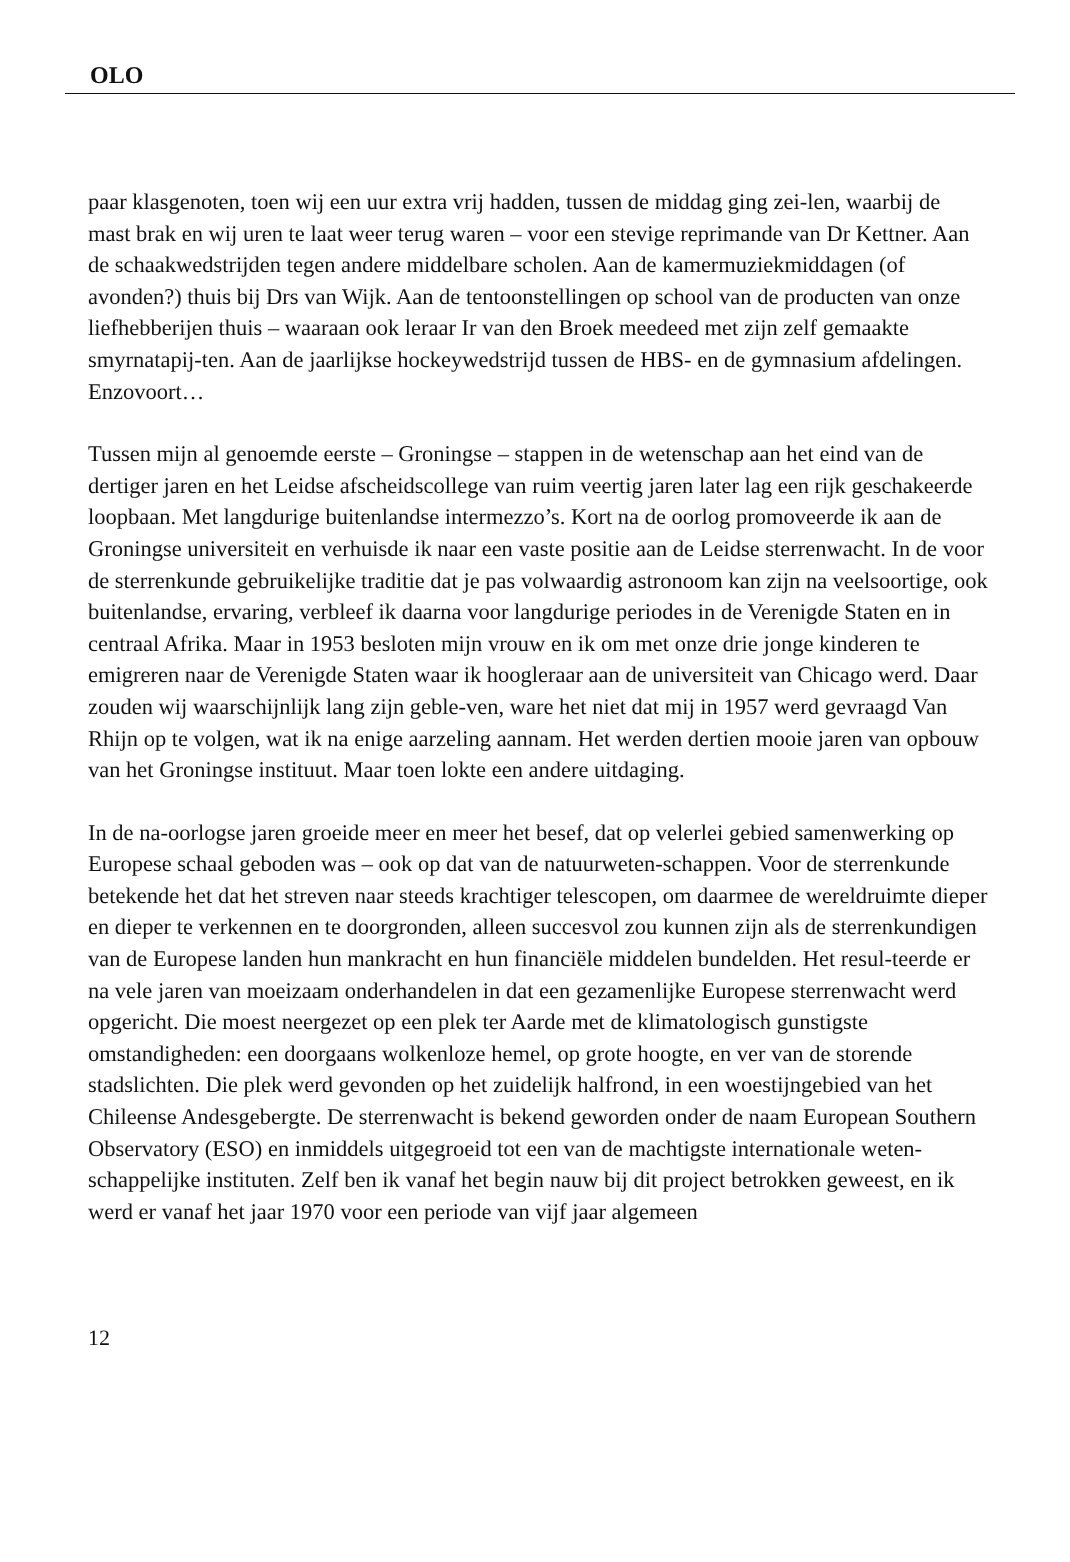OLO
paar klasgenoten, toen wij een uur extra vrij hadden, tussen de middag ging zei-len, waarbij de mast brak en wij uren te laat weer terug waren – voor een stevige reprimande van Dr Kettner. Aan de schaakwedstrijden tegen andere middelbare scholen. Aan de kamermuziekmiddagen (of avonden?) thuis bij Drs van Wijk. Aan de tentoonstellingen op school van de producten van onze liefhebberijen thuis – waaraan ook leraar Ir van den Broek meedeed met zijn zelf gemaakte smyrnatapij-ten. Aan de jaarlijkse hockeywedstrijd tussen de HBS- en de gymnasium afdelingen. Enzovoort…
Tussen mijn al genoemde eerste – Groningse – stappen in de wetenschap aan het eind van de dertiger jaren en het Leidse afscheidscollege van ruim veertig jaren later lag een rijk geschakeerde loopbaan. Met langdurige buitenlandse intermezzo’s. Kort na de oorlog promoveerde ik aan de Groningse universiteit en verhuisde ik naar een vaste positie aan de Leidse sterrenwacht. In de voor de sterrenkunde gebruikelijke traditie dat je pas volwaardig astronoom kan zijn na veelsoortige, ook buitenlandse, ervaring, verbleef ik daarna voor langdurige periodes in de Verenigde Staten en in centraal Afrika. Maar in 1953 besloten mijn vrouw en ik om met onze drie jonge kinderen te emigreren naar de Verenigde Staten waar ik hoogleraar aan de universiteit van Chicago werd. Daar zouden wij waarschijnlijk lang zijn geble-ven, ware het niet dat mij in 1957 werd gevraagd Van Rhijn op te volgen, wat ik na enige aarzeling aannam. Het werden dertien mooie jaren van opbouw van het Groningse instituut. Maar toen lokte een andere uitdaging.
In de na-oorlogse jaren groeide meer en meer het besef, dat op velerlei gebied samenwerking op Europese schaal geboden was – ook op dat van de natuurweten-schappen. Voor de sterrenkunde betekende het dat het streven naar steeds krachtiger telescopen, om daarmee de wereldruimte dieper en dieper te verkennen en te doorgronden, alleen succesvol zou kunnen zijn als de sterrenkundigen van de Europese landen hun mankracht en hun financiële middelen bundelden. Het resul-teerde er na vele jaren van moeizaam onderhandelen in dat een gezamenlijke Europese sterrenwacht werd opgericht. Die moest neergezet op een plek ter Aarde met de klimatologisch gunstigste omstandigheden: een doorgaans wolkenloze hemel, op grote hoogte, en ver van de storende stadslichten. Die plek werd gevonden op het zuidelijk halfrond, in een woestijngebied van het Chileense Andesgebergte. De sterrenwacht is bekend geworden onder de naam European Southern Observatory (ESO) en inmiddels uitgegroeid tot een van de machtigste internationale weten-schappelijke instituten. Zelf ben ik vanaf het begin nauw bij dit project betrokken geweest, en ik werd er vanaf het jaar 1970 voor een periode van vijf jaar algemeen
12